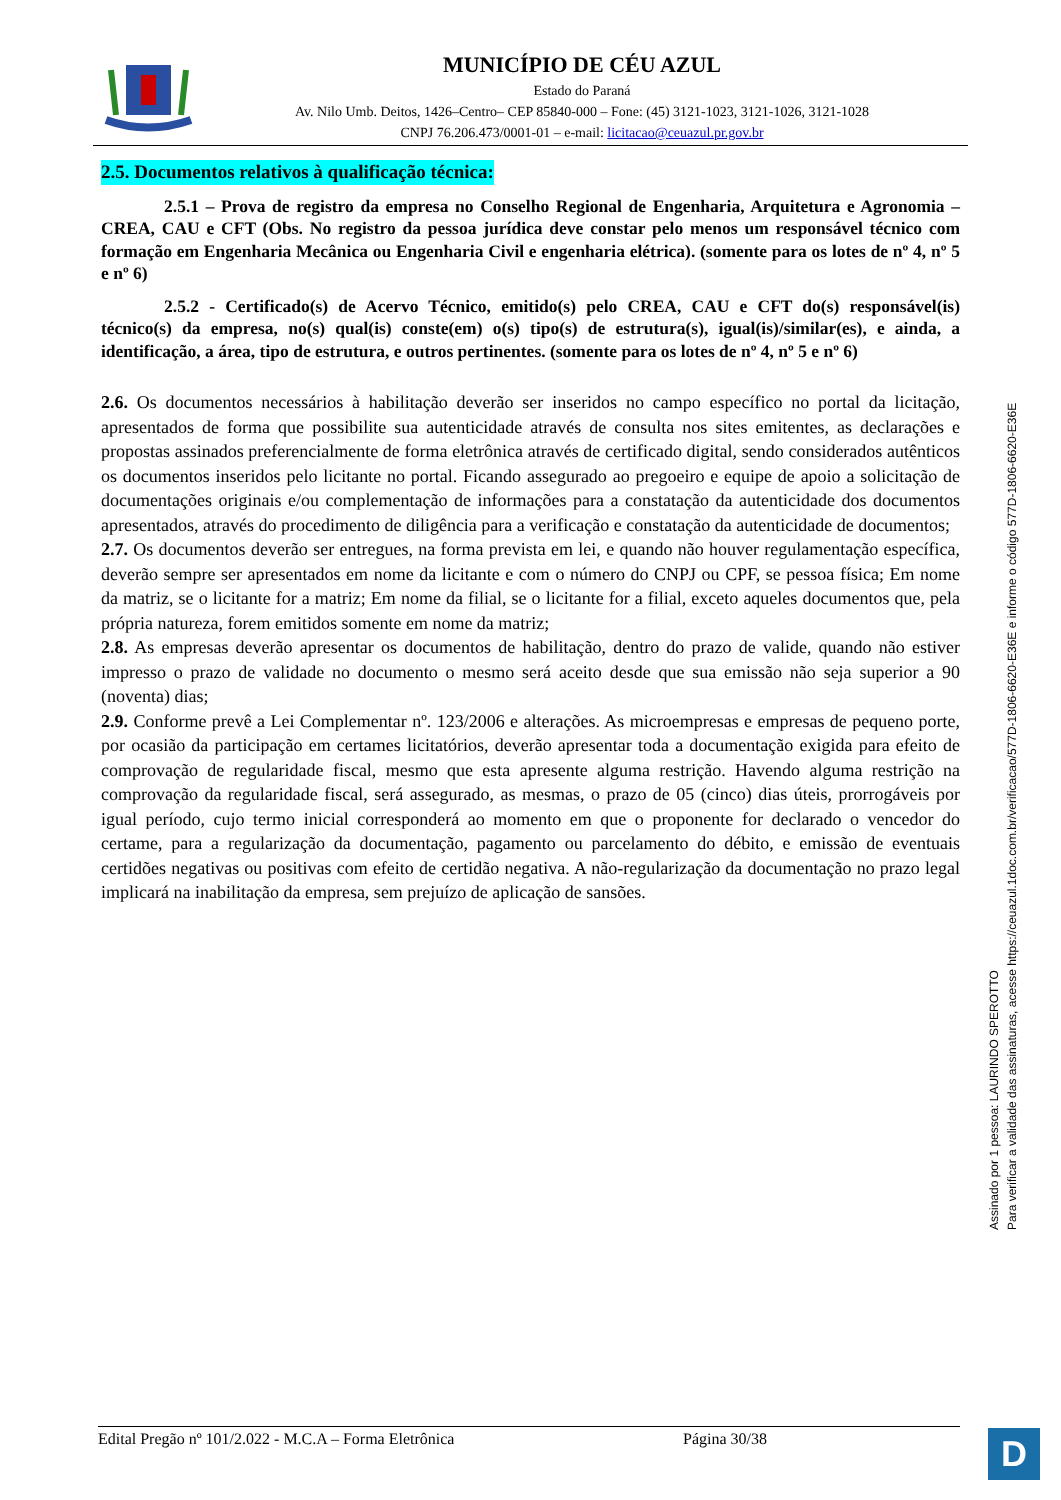MUNICÍPIO DE CÉU AZUL
Estado do Paraná
Av. Nilo Umb. Deitos, 1426–Centro– CEP 85840-000 – Fone: (45) 3121-1023, 3121-1026, 3121-1028
CNPJ 76.206.473/0001-01 – e-mail: licitacao@ceuazul.pr.gov.br
2.5. Documentos relativos à qualificação técnica:
2.5.1 – Prova de registro da empresa no Conselho Regional de Engenharia, Arquitetura e Agronomia – CREA, CAU e CFT (Obs. No registro da pessoa jurídica deve constar pelo menos um responsável técnico com formação em Engenharia Mecânica ou Engenharia Civil e engenharia elétrica). (somente para os lotes de nº 4, nº 5 e nº 6)
2.5.2 - Certificado(s) de Acervo Técnico, emitido(s) pelo CREA, CAU e CFT do(s) responsável(is) técnico(s) da empresa, no(s) qual(is) conste(em) o(s) tipo(s) de estrutura(s), igual(is)/similar(es), e ainda, a identificação, a área, tipo de estrutura, e outros pertinentes. (somente para os lotes de nº 4, nº 5 e nº 6)
2.6. Os documentos necessários à habilitação deverão ser inseridos no campo específico no portal da licitação, apresentados de forma que possibilite sua autenticidade através de consulta nos sites emitentes, as declarações e propostas assinados preferencialmente de forma eletrônica através de certificado digital, sendo considerados autênticos os documentos inseridos pelo licitante no portal. Ficando assegurado ao pregoeiro e equipe de apoio a solicitação de documentações originais e/ou complementação de informações para a constatação da autenticidade dos documentos apresentados, através do procedimento de diligência para a verificação e constatação da autenticidade de documentos;
2.7. Os documentos deverão ser entregues, na forma prevista em lei, e quando não houver regulamentação específica, deverão sempre ser apresentados em nome da licitante e com o número do CNPJ ou CPF, se pessoa física; Em nome da matriz, se o licitante for a matriz; Em nome da filial, se o licitante for a filial, exceto aqueles documentos que, pela própria natureza, forem emitidos somente em nome da matriz;
2.8. As empresas deverão apresentar os documentos de habilitação, dentro do prazo de valide, quando não estiver impresso o prazo de validade no documento o mesmo será aceito desde que sua emissão não seja superior a 90 (noventa) dias;
2.9. Conforme prevê a Lei Complementar nº. 123/2006 e alterações. As microempresas e empresas de pequeno porte, por ocasião da participação em certames licitatórios, deverão apresentar toda a documentação exigida para efeito de comprovação de regularidade fiscal, mesmo que esta apresente alguma restrição. Havendo alguma restrição na comprovação da regularidade fiscal, será assegurado, as mesmas, o prazo de 05 (cinco) dias úteis, prorrogáveis por igual período, cujo termo inicial corresponderá ao momento em que o proponente for declarado o vencedor do certame, para a regularização da documentação, pagamento ou parcelamento do débito, e emissão de eventuais certidões negativas ou positivas com efeito de certidão negativa. A não-regularização da documentação no prazo legal implicará na inabilitação da empresa, sem prejuízo de aplicação de sansões.
Assinado por 1 pessoa: LAURINDO SPEROTTO
Para verificar a validade das assinaturas, acesse https://ceuazul.1doc.com.br/verificacao/577D-1806-6620-E36E e informe o código 577D-1806-6620-E36E
Edital Pregão nº 101/2.022 - M.C.A – Forma Eletrônica Página 30/38 D